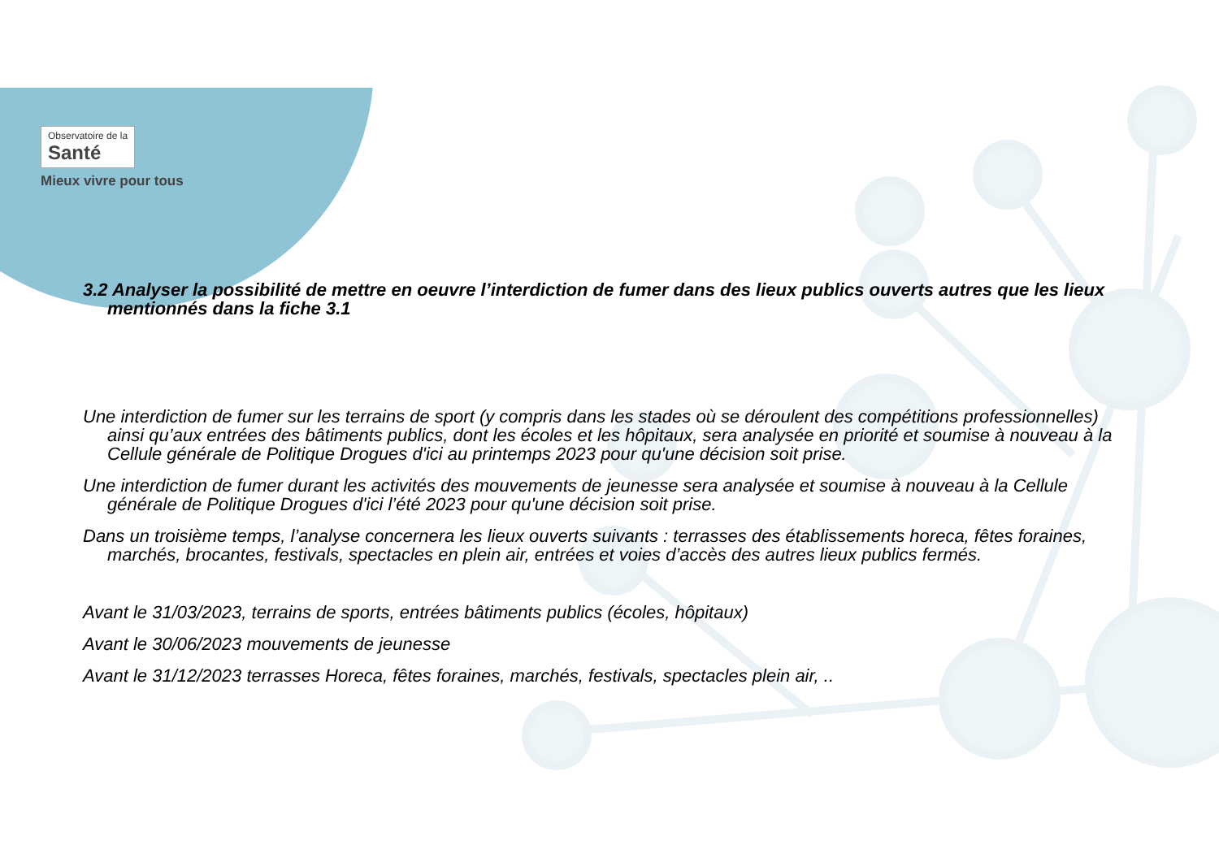Observatoire de la Santé
Mieux vivre pour tous
3.2 Analyser la possibilité de mettre en oeuvre l’interdiction de fumer dans des lieux publics ouverts autres que les lieux mentionnés dans la fiche 3.1
Une interdiction de fumer sur les terrains de sport (y compris dans les stades où se déroulent des compétitions professionnelles) ainsi qu’aux entrées des bâtiments publics, dont les écoles et les hôpitaux, sera analysée en priorité et soumise à nouveau à la Cellule générale de Politique Drogues d'ici au printemps 2023 pour qu'une décision soit prise.
Une interdiction de fumer durant les activités des mouvements de jeunesse sera analysée et soumise à nouveau à la Cellule générale de Politique Drogues d'ici l’été 2023 pour qu'une décision soit prise.
Dans un troisième temps, l’analyse concernera les lieux ouverts suivants : terrasses des établissements horeca, fêtes foraines, marchés, brocantes, festivals, spectacles en plein air, entrées et voies d’accès des autres lieux publics fermés.
Avant le 31/03/2023, terrains de sports, entrées bâtiments publics (écoles, hôpitaux)
Avant le 30/06/2023 mouvements de jeunesse
Avant le 31/12/2023 terrasses Horeca, fêtes foraines, marchés, festivals, spectacles plein air, ..